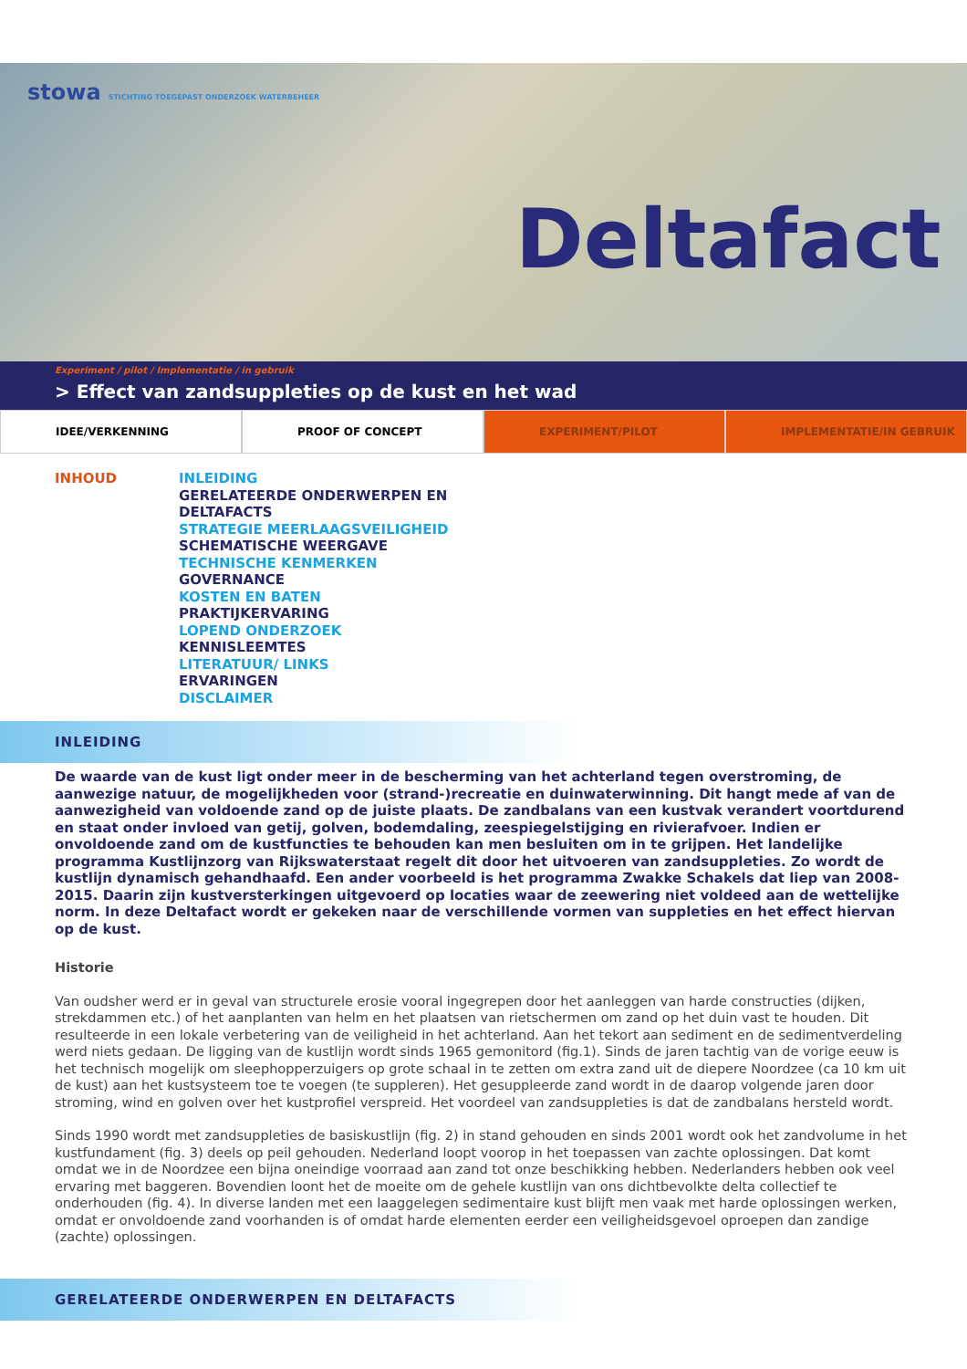stowa STICHTING TOEGEPAST ONDERZOEK WATERBEHEER
Deltafact
Experiment / pilot / Implementatie / in gebruik
> Effect van zandsuppleties op de kust en het wad
IDEE/VERKENNING PROOF OF CONCEPT EXPERIMENT/PILOT IMPLEMENTATIE/IN GEBRUIK
INHOUD
INLEIDING
GERELATEERDE ONDERWERPEN EN
DELTAFACTS
STRATEGIE MEERLAAGSVEILIGHEID
SCHEMATISCHE WEERGAVE
TECHNISCHE KENMERKEN
GOVERNANCE
KOSTEN EN BATEN
PRAKTIJKERVARING
LOPEND ONDERZOEK
KENNISLEEMTES
LITERATUUR/ LINKS
ERVARINGEN
DISCLAIMER
INLEIDING
De waarde van de kust ligt onder meer in de bescherming van het achterland tegen overstroming, de aanwezige natuur, de mogelijkheden voor (strand-)recreatie en duinwaterwinning. Dit hangt mede af van de aanwezigheid van voldoende zand op de juiste plaats. De zandbalans van een kustvak verandert voortdurend en staat onder invloed van getij, golven, bodemdaling, zeespiegelstijging en rivierafvoer. Indien er onvoldoende zand om de kustfuncties te behouden kan men besluiten om in te grijpen. Het landelijke programma Kustlijnzorg van Rijkswaterstaat regelt dit door het uitvoeren van zandsuppleties. Zo wordt de kustlijn dynamisch gehandhaafd. Een ander voorbeeld is het programma Zwakke Schakels dat liep van 2008-2015. Daarin zijn kustversterkingen uitgevoerd op locaties waar de zeewering niet voldeed aan de wettelijke norm. In deze Deltafact wordt er gekeken naar de verschillende vormen van suppleties en het effect hiervan op de kust.
Historie
Van oudsher werd er in geval van structurele erosie vooral ingegrepen door het aanleggen van harde constructies (dijken, strekdammen etc.) of het aanplanten van helm en het plaatsen van rietschermen om zand op het duin vast te houden. Dit resulteerde in een lokale verbetering van de veiligheid in het achterland. Aan het tekort aan sediment en de sedimentverdeling werd niets gedaan. De ligging van de kustlijn wordt sinds 1965 gemonitord (fig.1). Sinds de jaren tachtig van de vorige eeuw is het technisch mogelijk om sleephopperzuigers op grote schaal in te zetten om extra zand uit de diepere Noordzee (ca 10 km uit de kust) aan het kustsysteem toe te voegen (te suppleren). Het gesuppleerde zand wordt in de daarop volgende jaren door stroming, wind en golven over het kustprofiel verspreid. Het voordeel van zandsuppleties is dat de zandbalans hersteld wordt.
Sinds 1990 wordt met zandsuppleties de basiskustlijn (fig. 2) in stand gehouden en sinds 2001 wordt ook het zandvolume in het kustfundament (fig. 3) deels op peil gehouden. Nederland loopt voorop in het toepassen van zachte oplossingen. Dat komt omdat we in de Noordzee een bijna oneindige voorraad aan zand tot onze beschikking hebben. Nederlanders hebben ook veel ervaring met baggeren. Bovendien loont het de moeite om de gehele kustlijn van ons dichtbevolkte delta collectief te onderhouden (fig. 4). In diverse landen met een laaggelegen sedimentaire kust blijft men vaak met harde oplossingen werken, omdat er onvoldoende zand voorhanden is of omdat harde elementen eerder een veiligheidsgevoel oproepen dan zandige (zachte) oplossingen.
GERELATEERDE ONDERWERPEN EN DELTAFACTS